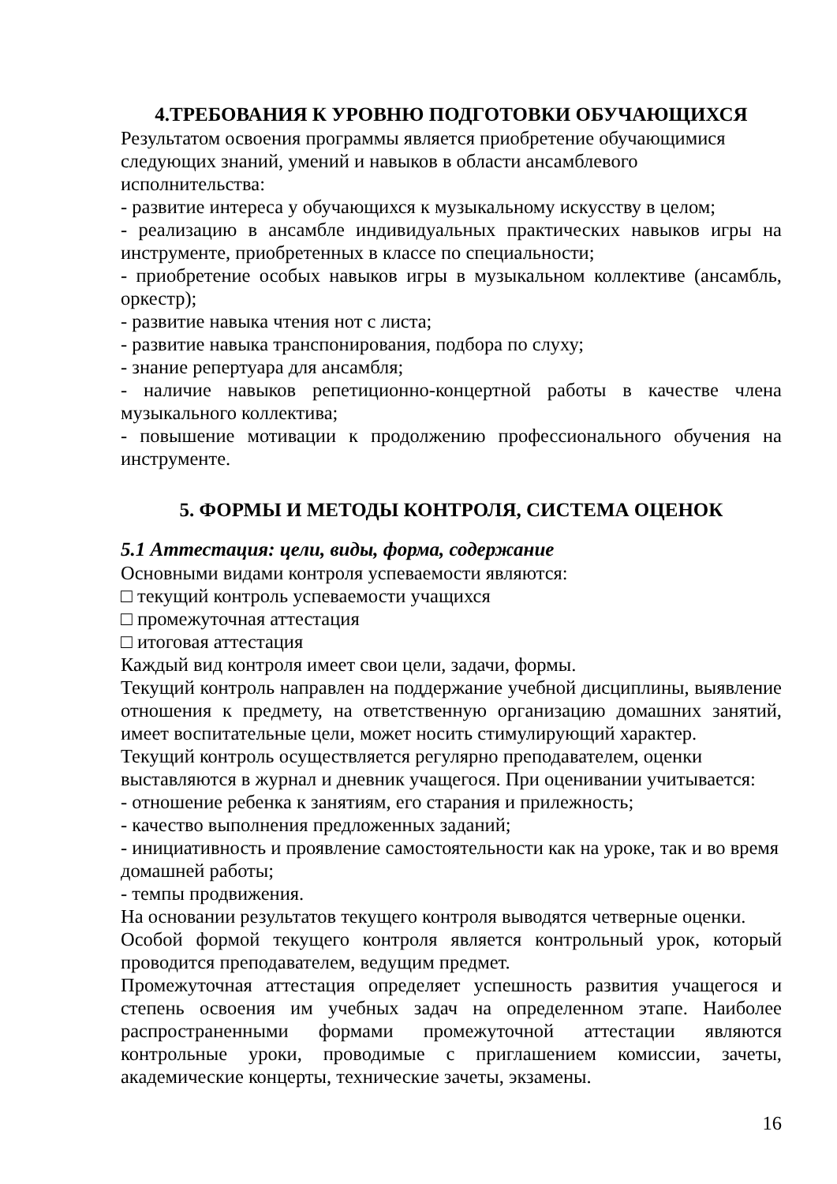4.ТРЕБОВАНИЯ К УРОВНЮ ПОДГОТОВКИ ОБУЧАЮЩИХСЯ
Результатом освоения программы является приобретение обучающимися следующих знаний, умений и навыков в области ансамблевого исполнительства:
- развитие интереса у обучающихся к музыкальному искусству в целом;
- реализацию в ансамбле индивидуальных практических навыков игры на инструменте, приобретенных в классе по специальности;
- приобретение особых навыков игры в музыкальном коллективе (ансамбль, оркестр);
- развитие навыка чтения нот с листа;
- развитие навыка транспонирования, подбора по слуху;
- знание репертуара для ансамбля;
- наличие навыков репетиционно-концертной работы в качестве члена музыкального коллектива;
- повышение мотивации к продолжению профессионального обучения на инструменте.
5. ФОРМЫ И МЕТОДЫ КОНТРОЛЯ, СИСТЕМА ОЦЕНОК
5.1 Аттестация: цели, виды, форма, содержание
Основными видами контроля успеваемости являются:
□ текущий контроль успеваемости учащихся
□ промежуточная аттестация
□ итоговая аттестация
Каждый вид контроля имеет свои цели, задачи, формы.
Текущий контроль направлен на поддержание учебной дисциплины, выявление отношения к предмету, на ответственную организацию домашних занятий, имеет воспитательные цели, может носить стимулирующий характер.
Текущий контроль осуществляется регулярно преподавателем, оценки выставляются в журнал и дневник учащегося. При оценивании учитывается:
- отношение ребенка к занятиям, его старания и прилежность;
- качество выполнения предложенных заданий;
- инициативность и проявление самостоятельности как на уроке, так и во время домашней работы;
- темпы продвижения.
На основании результатов текущего контроля выводятся четверные оценки.
Особой формой текущего контроля является контрольный урок, который проводится преподавателем, ведущим предмет.
Промежуточная аттестация определяет успешность развития учащегося и степень освоения им учебных задач на определенном этапе. Наиболее распространенными формами промежуточной аттестации являются контрольные уроки, проводимые с приглашением комиссии, зачеты, академические концерты, технические зачеты, экзамены.
16